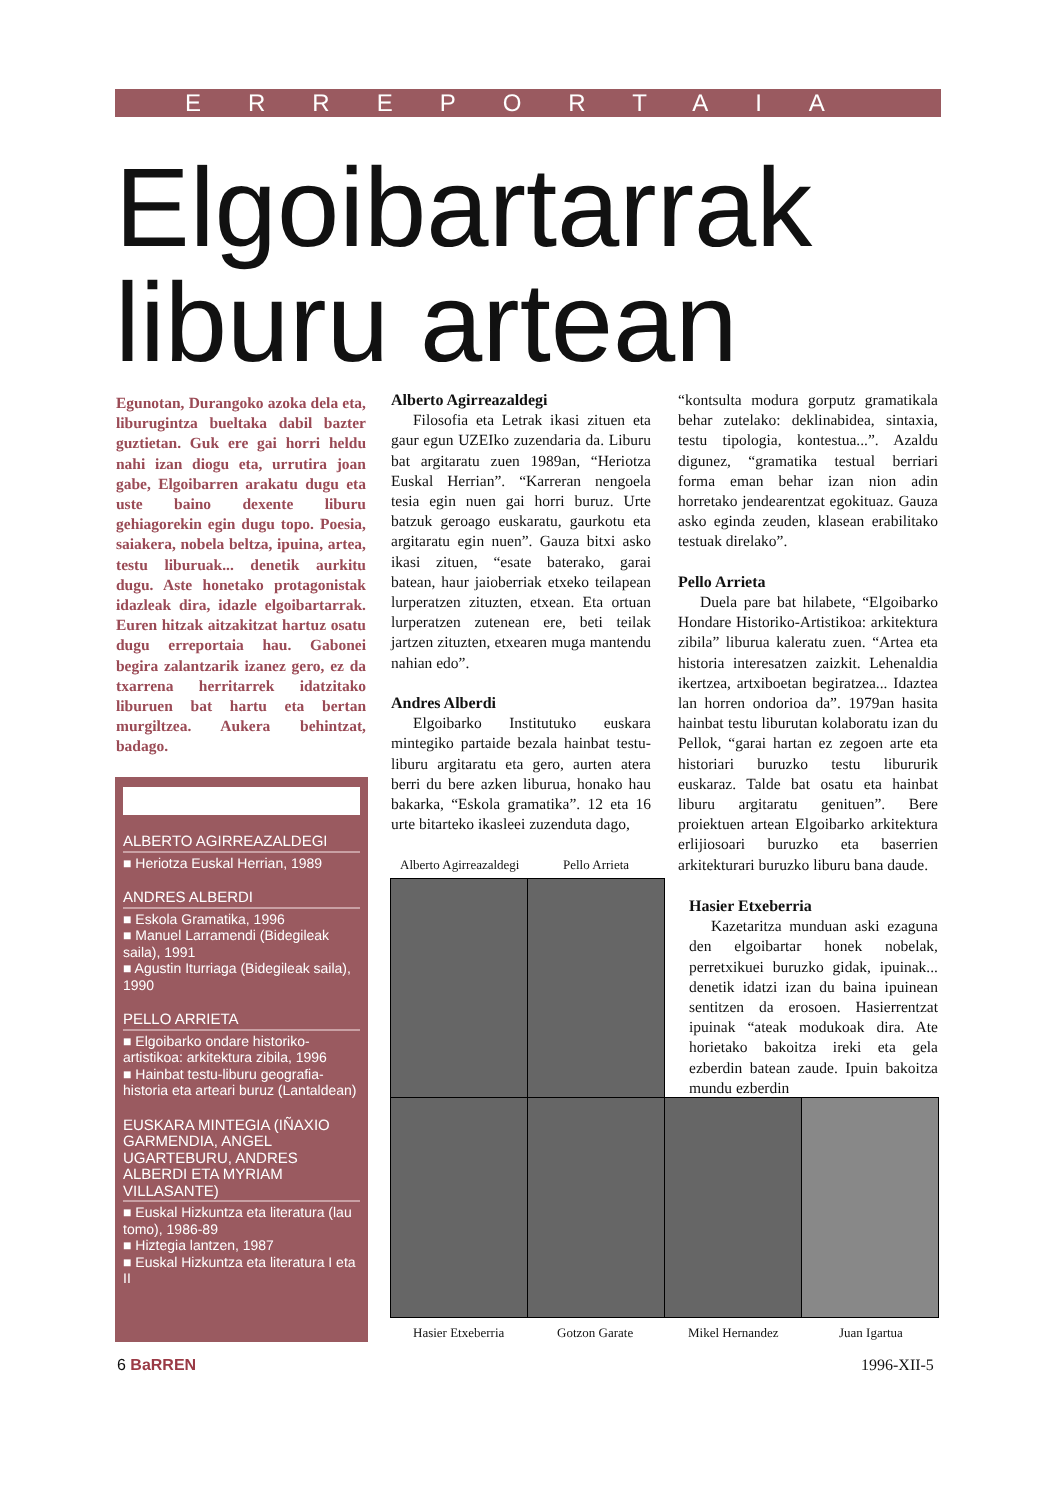ERREPORTAIA
Elgoibartarrak
liburu artean
Egunotan, Durangoko azoka dela eta, liburugintza bueltaka dabil bazter guztietan. Guk ere gai horri heldu nahi izan diogu eta, urrutira joan gabe, Elgoibarren arakatu dugu eta uste baino dexente liburu gehiagorekin egin dugu topo. Poesia, saiakera, nobela beltza, ipuina, artea, testu liburuak... denetik aurkitu dugu. Aste honetako protagonistak idazleak dira, idazle elgoibartarrak. Euren hitzak aitzakitzat hartuz osatu dugu erreportaia hau. Gabonei begira zalantzarik izanez gero, ez da txarrena herritarrek idatzitako liburuen bat hartu eta bertan murgiltzea. Aukera behintzat, badago.
ALBERTO AGIRREAZALDEGI
■ Heriotza Euskal Herrian, 1989
ANDRES ALBERDI
■ Eskola Gramatika, 1996
■ Manuel Larramendi (Bidegileak saila), 1991
■ Agustin Iturriaga (Bidegileak saila), 1990
PELLO ARRIETA
■ Elgoibarko ondare historiko-artistikoa: arkitektura zibila, 1996
■ Hainbat testu-liburu geografia-historia eta arteari buruz (Lantaldean)
EUSKARA MINTEGIA (IÑAXIO GARMENDIA, ANGEL UGARTEBURU, ANDRES ALBERDI ETA MYRIAM VILLASANTE)
■ Euskal Hizkuntza eta literatura (lau tomo), 1986-89
■ Hiztegia lantzen, 1987
■ Euskal Hizkuntza eta literatura I eta II
Alberto Agirreazaldegi
Filosofia eta Letrak ikasi zituen eta gaur egun UZEIko zuzendaria da. Liburu bat argitaratu zuen 1989an, “Heriotza Euskal Herrian”. “Karreran nengoela tesia egin nuen gai horri buruz. Urte batzuk geroago euskaratu, gaurkotu eta argitaratu egin nuen”. Gauza bitxi asko ikasi zituen, “esate baterako, garai batean, haur jaioberriak etxeko teilapean lurperatzen zituzten, etxean. Eta ortuan lurperatzen zutenean ere, beti teilak jartzen zituzten, etxearen muga mantendu nahian edo”.
Andres Alberdi
Elgoibarko Institutuko euskara mintegiko partaide bezala hainbat testu-liburu argitaratu eta gero, aurten atera berri du bere azken liburua, honako hau bakarka, “Eskola gramatika”. 12 eta 16 urte bitarteko ikasleei zuzenduta dago,
“kontsulta modura gorputz gramatikala behar zutelako: deklinabidea, sintaxia, testu tipologia, kontestua...”. Azaldu digunez, “gramatika testual berriari forma eman behar izan nion adin horretako jendearentzat egokituaz. Gauza asko eginda zeuden, klasean erabilitako testuak direlako”.
Pello Arrieta
Duela pare bat hilabete, “Elgoibarko Hondare Historiko-Artistikoa: arkitektura zibila” liburua kaleratu zuen. “Artea eta historia interesatzen zaizkit. Lehenaldia ikertzea, artxiboetan begiratzea... Idaztea lan horren ondorioa da”. 1979an hasita hainbat testu liburutan kolaboratu izan du Pellok, “garai hartan ez zegoen arte eta historiari buruzko testu libururik euskaraz. Talde bat osatu eta hainbat liburu argitaratu genituen”. Bere proiektuen artean Elgoibarko arkitektura erlijiosoari buruzko eta baserrien arkitekturari buruzko liburu bana daude.
Hasier Etxeberria
Kazetaritza munduan aski ezaguna den elgoibartar honek nobelak, perretxikuei buruzko gidak, ipuinak... denetik idatzi izan du baina ipuinean sentitzen da erosoen. Hasierrentzat ipuinak “ateak modukoak dira. Ate horietako bakoitza ireki eta gela ezberdin batean zaude. Ipuin bakoitza mundu ezberdin
Alberto Agirreazaldegi Pello Arrieta
Hasier Etxeberria Gotzon Garate Mikel Hernandez Juan Igartua
6 BaRREN 1996-XII-5